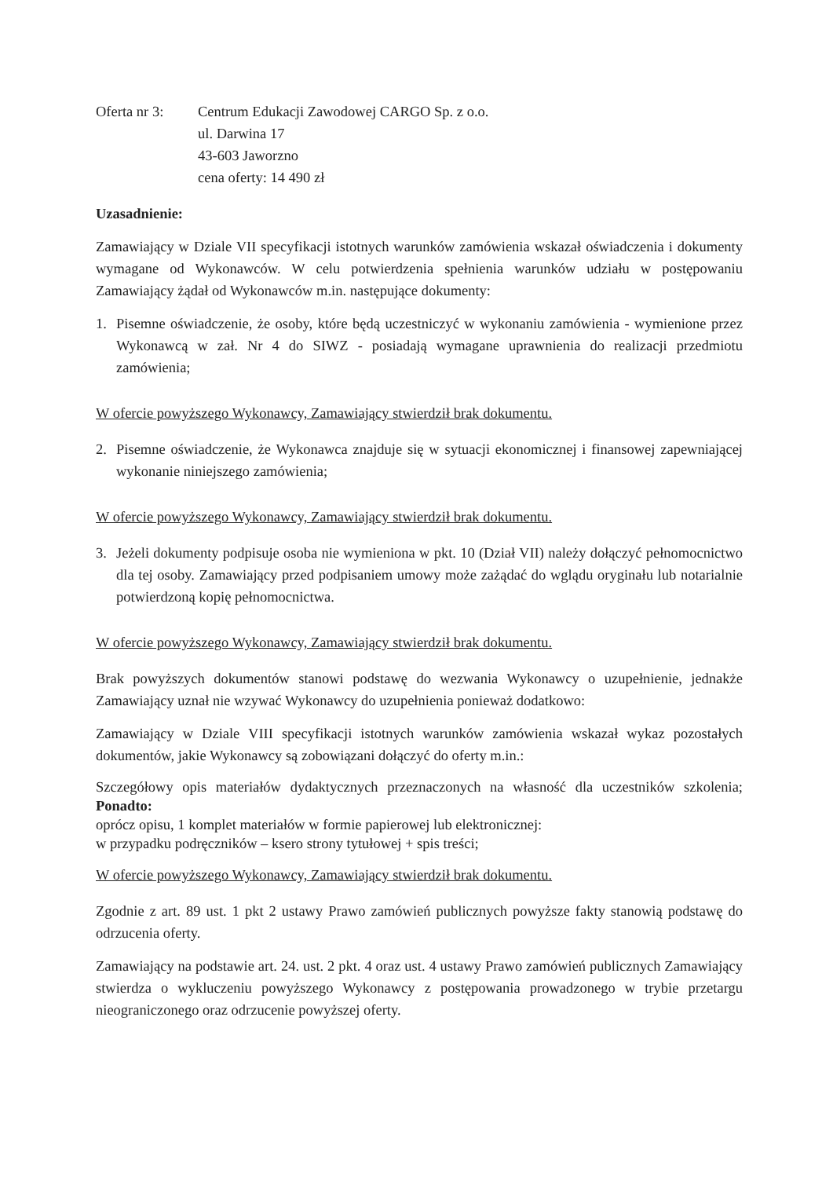Oferta nr 3:
Centrum Edukacji Zawodowej CARGO Sp. z o.o.
ul. Darwina 17
43-603 Jaworzno
cena oferty: 14 490 zł
Uzasadnienie:
Zamawiający w Dziale VII specyfikacji istotnych warunków zamówienia wskazał oświadczenia i dokumenty wymagane od Wykonawców. W celu potwierdzenia spełnienia warunków udziału w postępowaniu Zamawiający żądał od Wykonawców m.in. następujące dokumenty:
1. Pisemne oświadczenie, że osoby, które będą uczestniczyć w wykonaniu zamówienia - wymienione przez Wykonawcą w zał. Nr 4 do SIWZ - posiadają wymagane uprawnienia do realizacji przedmiotu zamówienia;
W ofercie powyższego Wykonawcy, Zamawiający stwierdził brak dokumentu.
2. Pisemne oświadczenie, że Wykonawca znajduje się w sytuacji ekonomicznej i finansowej zapewniającej wykonanie niniejszego zamówienia;
W ofercie powyższego Wykonawcy, Zamawiający stwierdził brak dokumentu.
3. Jeżeli dokumenty podpisuje osoba nie wymieniona w pkt. 10 (Dział VII) należy dołączyć pełnomocnictwo dla tej osoby. Zamawiający przed podpisaniem umowy może zażądać do wglądu oryginału lub notarialnie potwierdzoną kopię pełnomocnictwa.
W ofercie powyższego Wykonawcy, Zamawiający stwierdził brak dokumentu.
Brak powyższych dokumentów stanowi podstawę do wezwania Wykonawcy o uzupełnienie, jednakże Zamawiający uznał nie wzywać Wykonawcy do uzupełnienia ponieważ dodatkowo:
Zamawiający w Dziale VIII specyfikacji istotnych warunków zamówienia wskazał wykaz pozostałych dokumentów, jakie Wykonawcy są zobowiązani dołączyć do oferty m.in.:
Szczegółowy opis materiałów dydaktycznych przeznaczonych na własność dla uczestników szkolenia; Ponadto:
oprócz opisu, 1 komplet materiałów w formie papierowej lub elektronicznej:
w przypadku podręczników – ksero strony tytułowej + spis treści;
W ofercie powyższego Wykonawcy, Zamawiający stwierdził brak dokumentu.
Zgodnie z art. 89 ust. 1 pkt 2 ustawy Prawo zamówień publicznych powyższe fakty stanowią podstawę do odrzucenia oferty.
Zamawiający na podstawie art. 24. ust. 2 pkt. 4 oraz ust. 4 ustawy Prawo zamówień publicznych Zamawiający stwierdza o wykluczeniu powyższego Wykonawcy z postępowania prowadzonego w trybie przetargu nieograniczonego oraz odrzucenie powyższej oferty.